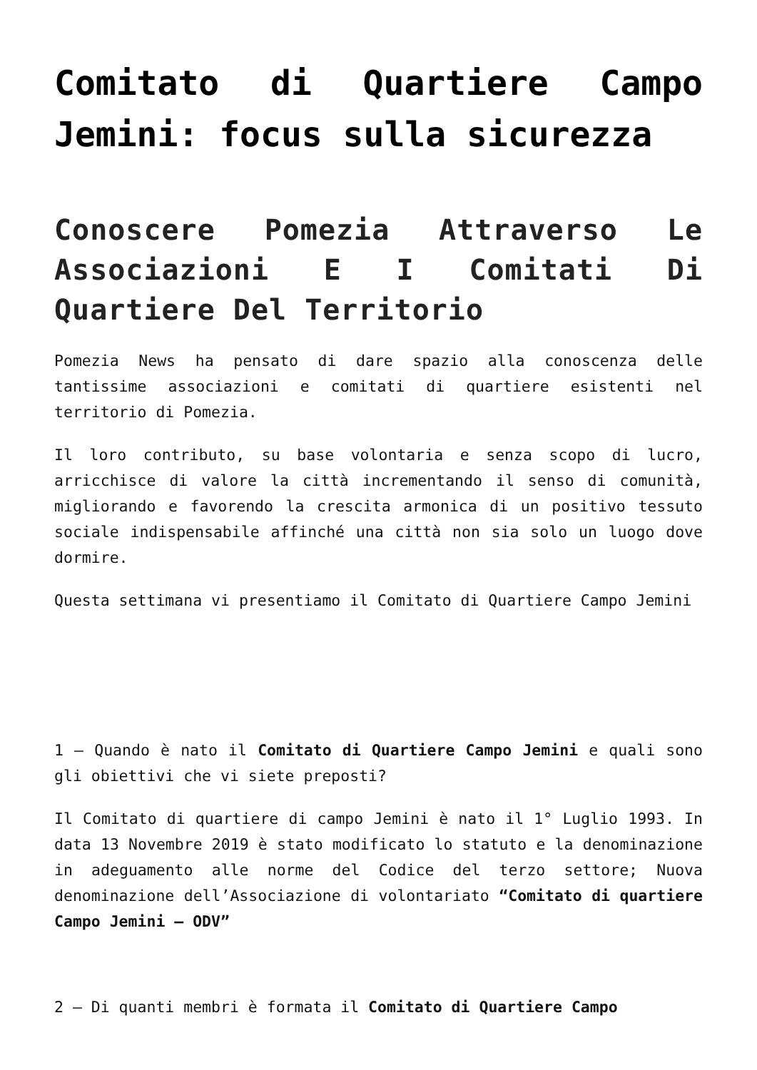Comitato di Quartiere Campo Jemini: focus sulla sicurezza
Conoscere Pomezia Attraverso Le Associazioni E I Comitati Di Quartiere Del Territorio
Pomezia News ha pensato di dare spazio alla conoscenza delle tantissime associazioni e comitati di quartiere esistenti nel territorio di Pomezia.
Il loro contributo, su base volontaria e senza scopo di lucro, arricchisce di valore la città incrementando il senso di comunità, migliorando e favorendo la crescita armonica di un positivo tessuto sociale indispensabile affinché una città non sia solo un luogo dove dormire.
Questa settimana vi presentiamo il Comitato di Quartiere Campo Jemini
1 – Quando è nato il Comitato di Quartiere Campo Jemini e quali sono gli obiettivi che vi siete preposti?
Il Comitato di quartiere di campo Jemini è nato il 1° Luglio 1993. In data 13 Novembre 2019 è stato modificato lo statuto e la denominazione in adeguamento alle norme del Codice del terzo settore; Nuova denominazione dell’Associazione di volontariato “Comitato di quartiere Campo Jemini – ODV”
2 – Di quanti membri è formata il Comitato di Quartiere Campo